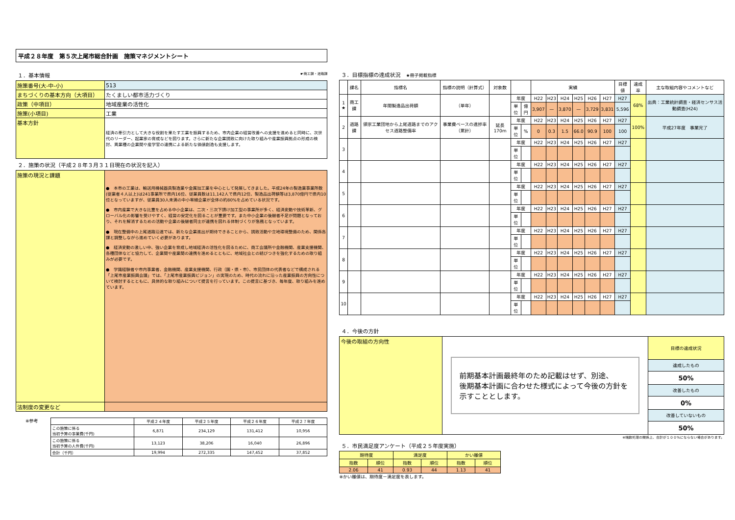平成２８年度　第５次上尾市総合計画　施策マネジメントシート
１．基本情報 ☛商工課・道路課
| 施策番号(大-中-小) | 513 |
| まちづくりの基本方向（大項目） | たくましい都市活力づくり |
| 政策（中項目） | 地域産業の活性化 |
| 施策(小項目) | 工業 |
| 基本方針 | 経済の牽引力として大きな役割を果たす工業を振興するため、市内企業の経営改善への支援を進めると同時に、次世代のリーダー、起業家の育成などを図ります。さらに新たな企業誘致に向けた取り組みや産業振興拠点の形成の検討、異業種の企業間や産学官の連携による新たな価値創造も支援します。 |
２．施策の状況（平成２８年３月３１日現在の状況を記入）
| 施策の現況と課題 | ● 本市の工業は、輸送用機械器具製造業や金属加工業を中心として発展してきました。平成24年の製造業事業所数(従業者４人以上)は241事業所で県内16位、従業員数は11,142人で県内12位、製造品出荷額等は3,870億円で県内10位となっていますが、従業員30人未満の中小零細企業が全体の約80%を占めている状況です。 ● 市内産業で大きな比重を占める中小企業は、二次・三次下請け加工型の事業所が多く、経済変動や技術革新、グローバル化の影響を受けやすく、経営の安定化を図ることが重要です。また中小企業の後継者不足が問題となっており、それを解消するための活動や企業の後継者同士が連携を図れる体制づくりが急務となっています。 ● 現在整備中の上尾道路沿道では、新たな企業進出が期待できることから、誘致活動や立地環境整備のため、関係各課と調整しながら進めていく必要があります。 ● 経済変動の激しい中、強い企業を育成し地域経済の活性化を図るために、商工会議所や金融機関、産業支援機関、各種団体などと協力して、企業間や産業間の連携を進めるとともに、地域社会との結びつきを強化するための取り組みが必要です。 ● 学識経験者や市内事業者、金融機関、産業支援機関、行政（国・県・市）、市民団体の代表者などで構成される「上尾市産業振興会議」では、「上尾市産業振興ビジョン」の実現のため、時代の流れに沿った産業振興の方向性について検討するとともに、具体的な取り組みについて提言を行っています。この提言に基づき、毎年度、取り組みを進めています。 |
| 法制度の変更など | |
※参考
| | 平成２４年度 | 平成２５年度 | 平成２６年度 | 平成２７年度 |
| この施策に係る 当初予算の事業費(千円) | 6,871 | 234,129 | 131,412 | 10,956 |
| この施策に係る 当初予算の人件費(千円) | 13,123 | 38,206 | 16,040 | 26,896 |
| 合計（千円） | 19,994 | 272,335 | 147,452 | 37,852 |
３．目標指標の達成状況　★冊子掲載指標
| | 課名 | 指標名 | 指標の説明（計算式） | 対象数 | | | 実績 | | | | | | 目標値 | 達成率 | 主な取組内容やコメントなど |
| 1 ★ | 商工課 | 年間製造品出荷額 | （単年） | | 年度 | | H22 | H23 | H24 | H25 | H26 | H27 | H27 | 68% | 出典：工業統計調査・経済センサス活動調査(H24) |
| | | | | | 単位 | 億円 | 3,907 | — | 3,870 | — | 3,729 | 3,831 | 5,596 | | |
| 2 | 道路課 | 領家工業団地から上尾道路までのアクセス道路整備率 | 事業費ベースの進捗率（累計） | 延長170m | 年度 | | H22 | H23 | H24 | H25 | H26 | H27 | H27 | 100% | 平成27年度 事業完了 |
| | | | | | 単位 | % | 0 | 0.3 | 1.5 | 66.0 | 90.9 | 100 | 100 | | |
| 3 | | | | | 年度 | | H22 | H23 | H24 | H25 | H26 | H27 | H27 | | |
| | | | | | 単位 | | | | | | | | | | |
| 4 | | | | | 年度 | | H22 | H23 | H24 | H25 | H26 | H27 | H27 | | |
| | | | | | 単位 | | | | | | | | | | |
| 5 | | | | | 年度 | | H22 | H23 | H24 | H25 | H26 | H27 | H27 | | |
| | | | | | 単位 | | | | | | | | | | |
| 6 | | | | | 年度 | | H22 | H23 | H24 | H25 | H26 | H27 | H27 | | |
| | | | | | 単位 | | | | | | | | | | |
| 7 | | | | | 年度 | | H22 | H23 | H24 | H25 | H26 | H27 | H27 | | |
| | | | | | 単位 | | | | | | | | | | |
| 8 | | | | | 年度 | | H22 | H23 | H24 | H25 | H26 | H27 | H27 | | |
| | | | | | 単位 | | | | | | | | | | |
| 9 | | | | | 年度 | | H22 | H23 | H24 | H25 | H26 | H27 | H27 | | |
| | | | | | 単位 | | | | | | | | | | |
| 10 | | | | | 年度 | | H22 | H23 | H24 | H25 | H26 | H27 | H27 | | |
| | | | | | 単位 | | | | | | | | | | |
４．今後の方針
| 今後の取組の方向性 | 前期基本計画最終年のため記載はせず、別途、 後期基本計画に合わせた様式によって今後の方針を示すこととします。 | 目標の達成状況 |
| | | 達成したもの |
| | | 50% |
| | | 改善したもの |
| | | 0% |
| | | 改善していないもの |
| | | 50% |
※端数処理の関係上、合計が１００%にならない場合があります。
５．市民満足度アンケート（平成２５年度実施）
| 期待度 | | 満足度 | | かい離値 | |
| 指数 | 順位 | 指数 | 順位 | 指数 | 順位 |
| 2.06 | 41 | 0.93 | 44 | 1.13 | 41 |
※かい離値は、期待度－満足度を表します。